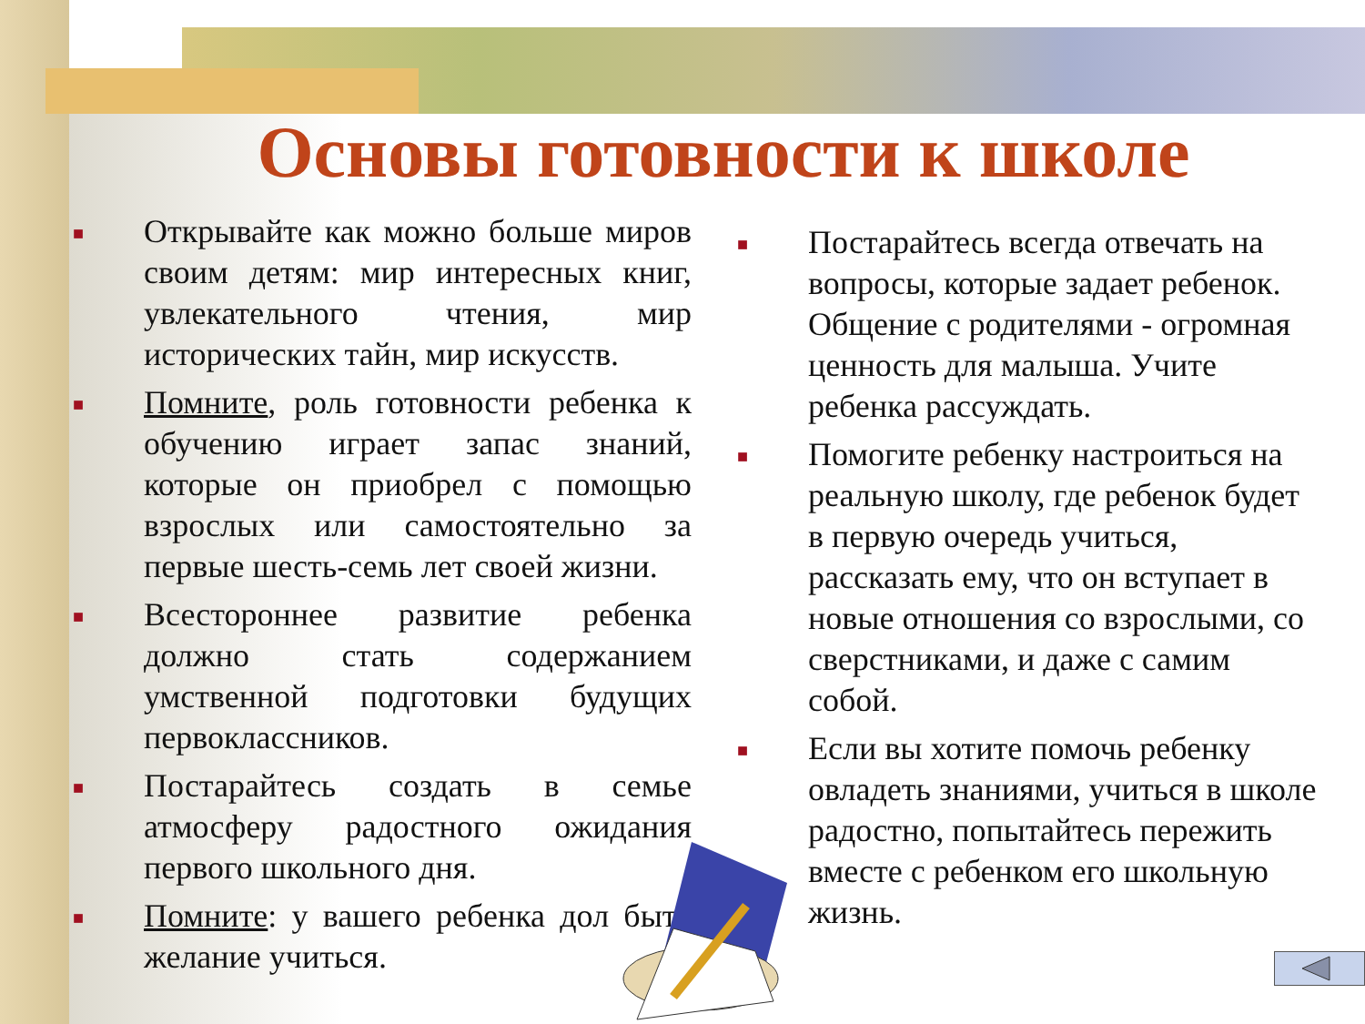Основы готовности к школе
■
Открывайте как можно больше миров своим детям: мир интересных книг, увлекательного чтения, мир исторических тайн, мир искусств.
■
Помните, роль готовности ребенка к обучению играет запас знаний, которые он приобрел с помощью взрослых или самостоятельно за первые шесть-семь лет своей жизни.
■
Всестороннее развитие ребенка должно стать содержанием умственной подготовки будущих первоклассников.
■
Постарайтесь создать в семье атмосферу радостного ожидания первого школьного дня.
■
Помните: у вашего ребенка дол быть желание учиться.
■
Постарайтесь всегда отвечать на вопросы, которые задает ребенок. Общение с родителями - огромная ценность для малыша. Учите ребенка рассуждать.
■
Помогите ребенку настроиться на реальную школу, где ребенок будет в первую очередь учиться, рассказать ему, что он вступает в новые отношения со взрослыми, со сверстниками, и даже с самим собой.
■
Если вы хотите помочь ребенку овладеть знаниями, учиться в школе радостно, попытайтесь пережить вместе с ребенком его школьную жизнь.